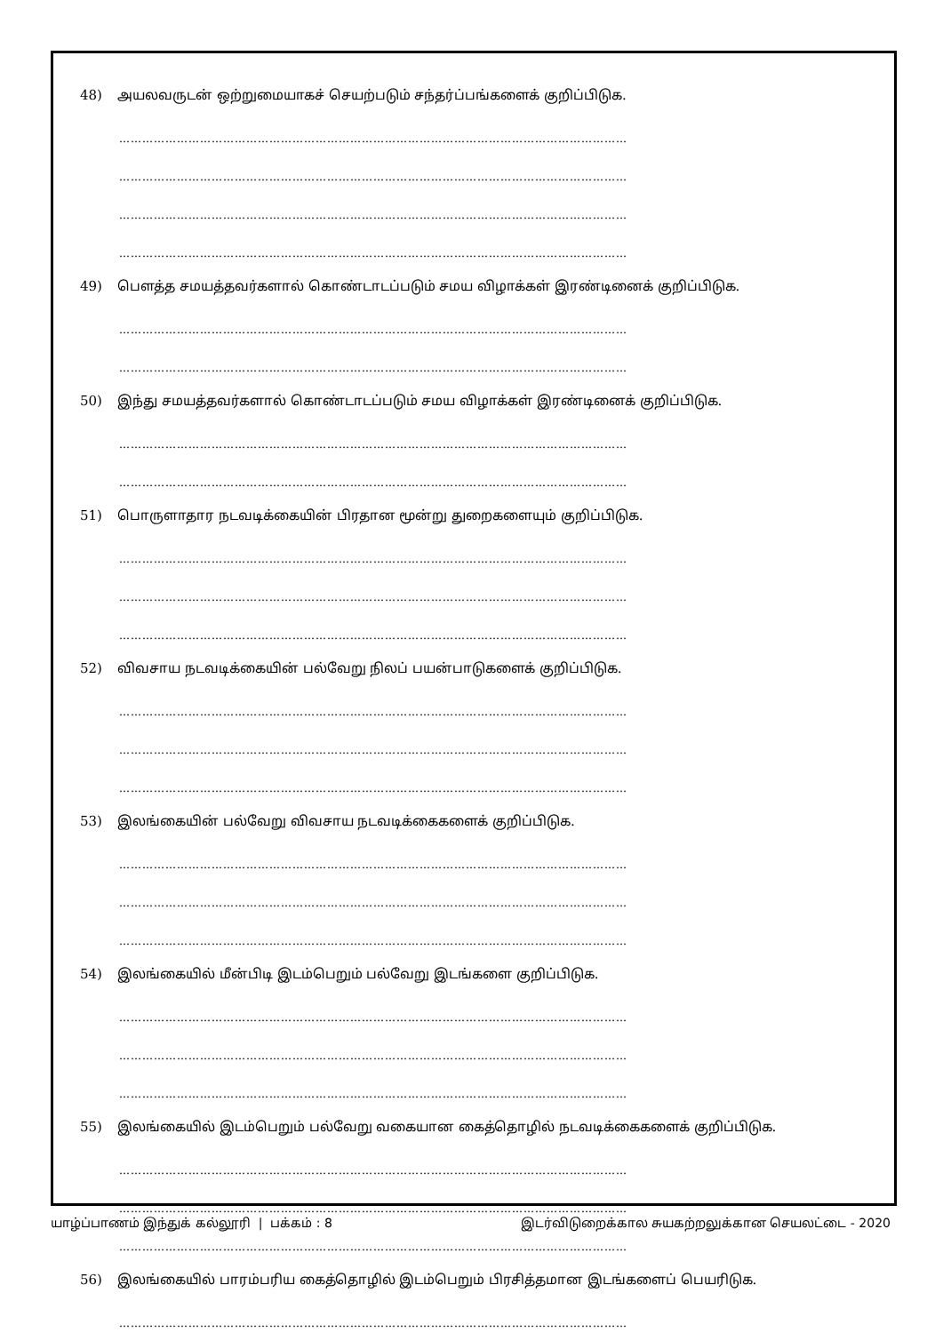48) அயலவருடன் ஒற்றுமையாகச் செயற்படும் சந்தர்ப்பங்களைக் குறிப்பிடுக.
……………………………………………………………………………………………………………………
……………………………………………………………………………………………………………………
……………………………………………………………………………………………………………………
……………………………………………………………………………………………………………………
49) பௌத்த சமயத்தவர்களால் கொண்டாடப்படும் சமய விழாக்கள் இரண்டினைக் குறிப்பிடுக.
……………………………………………………………………………………………………………………
……………………………………………………………………………………………………………………
50) இந்து சமயத்தவர்களால் கொண்டாடப்படும் சமய விழாக்கள் இரண்டினைக் குறிப்பிடுக.
……………………………………………………………………………………………………………………
……………………………………………………………………………………………………………………
51) பொருளாதார நடவடிக்கையின் பிரதான மூன்று துறைகளையும் குறிப்பிடுக.
……………………………………………………………………………………………………………………
……………………………………………………………………………………………………………………
……………………………………………………………………………………………………………………
52) விவசாய நடவடிக்கையின் பல்வேறு நிலப் பயன்பாடுகளைக் குறிப்பிடுக.
……………………………………………………………………………………………………………………
……………………………………………………………………………………………………………………
……………………………………………………………………………………………………………………
53) இலங்கையின் பல்வேறு விவசாய நடவடிக்கைகளைக் குறிப்பிடுக.
……………………………………………………………………………………………………………………
……………………………………………………………………………………………………………………
……………………………………………………………………………………………………………………
54) இலங்கையில் மீன்பிடி இடம்பெறும் பல்வேறு இடங்களை குறிப்பிடுக.
……………………………………………………………………………………………………………………
……………………………………………………………………………………………………………………
……………………………………………………………………………………………………………………
55) இலங்கையில் இடம்பெறும் பல்வேறு வகையான கைத்தொழில் நடவடிக்கைகளைக் குறிப்பிடுக.
……………………………………………………………………………………………………………………
……………………………………………………………………………………………………………………
……………………………………………………………………………………………………………………
56) இலங்கையில் பாரம்பரிய கைத்தொழில் இடம்பெறும் பிரசித்தமான இடங்களைப் பெயரிடுக.
……………………………………………………………………………………………………………………
யாழ்ப்பாணம் இந்துக் கல்லூரி | பக்கம் : 8 இடர்விடுறைக்கால சுயகற்றலுக்கான செயலட்டை - 2020